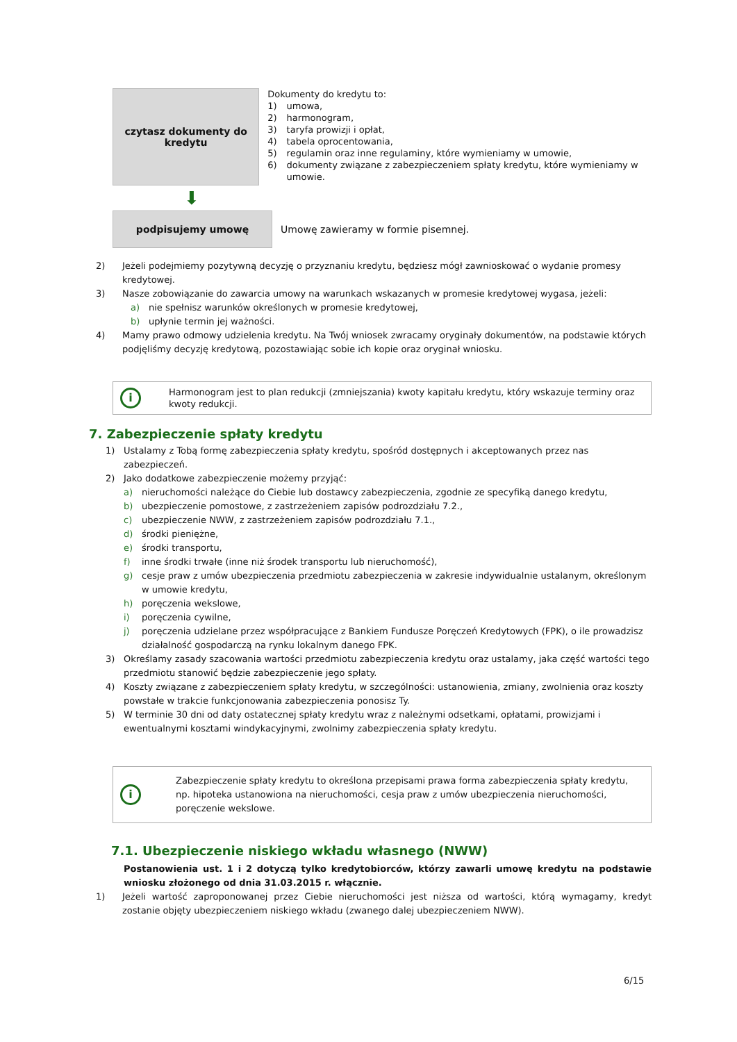czytasz dokumenty do
kredytu
Dokumenty do kredytu to:
| 1) | umowa, |
| 2) | harmonogram, |
| 3) | taryfa prowizji i opłat, |
| 4) | tabela oprocentowania, |
| 5) | regulamin oraz inne regulaminy, które wymieniamy w umowie, |
| 6) | dokumenty związane z zabezpieczeniem spłaty kredytu, które wymieniamy w umowie. |
⬇
podpisujemy umowę
Umowę zawieramy w formie pisemnej.
2) Jeżeli podejmiemy pozytywną decyzję o przyznaniu kredytu, będziesz mógł zawnioskować o wydanie promesy kredytowej.
3) Nasze zobowiązanie do zawarcia umowy na warunkach wskazanych w promesie kredytowej wygasa, jeżeli:
a) nie spełnisz warunków określonych w promesie kredytowej,
b) upłynie termin jej ważności.
4) Mamy prawo odmowy udzielenia kredytu. Na Twój wniosek zwracamy oryginały dokumentów, na podstawie których podjęliśmy decyzję kredytową, pozostawiając sobie ich kopie oraz oryginał wniosku.
i Harmonogram jest to plan redukcji (zmniejszania) kwoty kapitału kredytu, który wskazuje terminy oraz kwoty redukcji.
7. Zabezpieczenie spłaty kredytu
1) Ustalamy z Tobą formę zabezpieczenia spłaty kredytu, spośród dostępnych i akceptowanych przez nas zabezpieczeń.
2) Jako dodatkowe zabezpieczenie możemy przyjąć:
a) nieruchomości należące do Ciebie lub dostawcy zabezpieczenia, zgodnie ze specyfiką danego kredytu,
b) ubezpieczenie pomostowe, z zastrzeżeniem zapisów podrozdziału 7.2.,
c) ubezpieczenie NWW, z zastrzeżeniem zapisów podrozdziału 7.1.,
d) środki pieniężne,
e) środki transportu,
f) inne środki trwałe (inne niż środek transportu lub nieruchomość),
g) cesje praw z umów ubezpieczenia przedmiotu zabezpieczenia w zakresie indywidualnie ustalanym, określonym w umowie kredytu,
h) poręczenia wekslowe,
i) poręczenia cywilne,
j) poręczenia udzielane przez współpracujące z Bankiem Fundusze Poręczeń Kredytowych (FPK), o ile prowadzisz działalność gospodarczą na rynku lokalnym danego FPK.
3) Określamy zasady szacowania wartości przedmiotu zabezpieczenia kredytu oraz ustalamy, jaka część wartości tego przedmiotu stanowić będzie zabezpieczenie jego spłaty.
4) Koszty związane z zabezpieczeniem spłaty kredytu, w szczególności: ustanowienia, zmiany, zwolnienia oraz koszty powstałe w trakcie funkcjonowania zabezpieczenia ponosisz Ty.
5) W terminie 30 dni od daty ostatecznej spłaty kredytu wraz z należnymi odsetkami, opłatami, prowizjami i ewentualnymi kosztami windykacyjnymi, zwolnimy zabezpieczenia spłaty kredytu.
i Zabezpieczenie spłaty kredytu to określona przepisami prawa forma zabezpieczenia spłaty kredytu, np. hipoteka ustanowiona na nieruchomości, cesja praw z umów ubezpieczenia nieruchomości, poręczenie wekslowe.
7.1. Ubezpieczenie niskiego wkładu własnego (NWW)
Postanowienia ust. 1 i 2 dotyczą tylko kredytobiorców, którzy zawarli umowę kredytu na podstawie wniosku złożonego od dnia 31.03.2015 r. włącznie.
1) Jeżeli wartość zaproponowanej przez Ciebie nieruchomości jest niższa od wartości, którą wymagamy, kredyt zostanie objęty ubezpieczeniem niskiego wkładu (zwanego dalej ubezpieczeniem NWW).
6/15